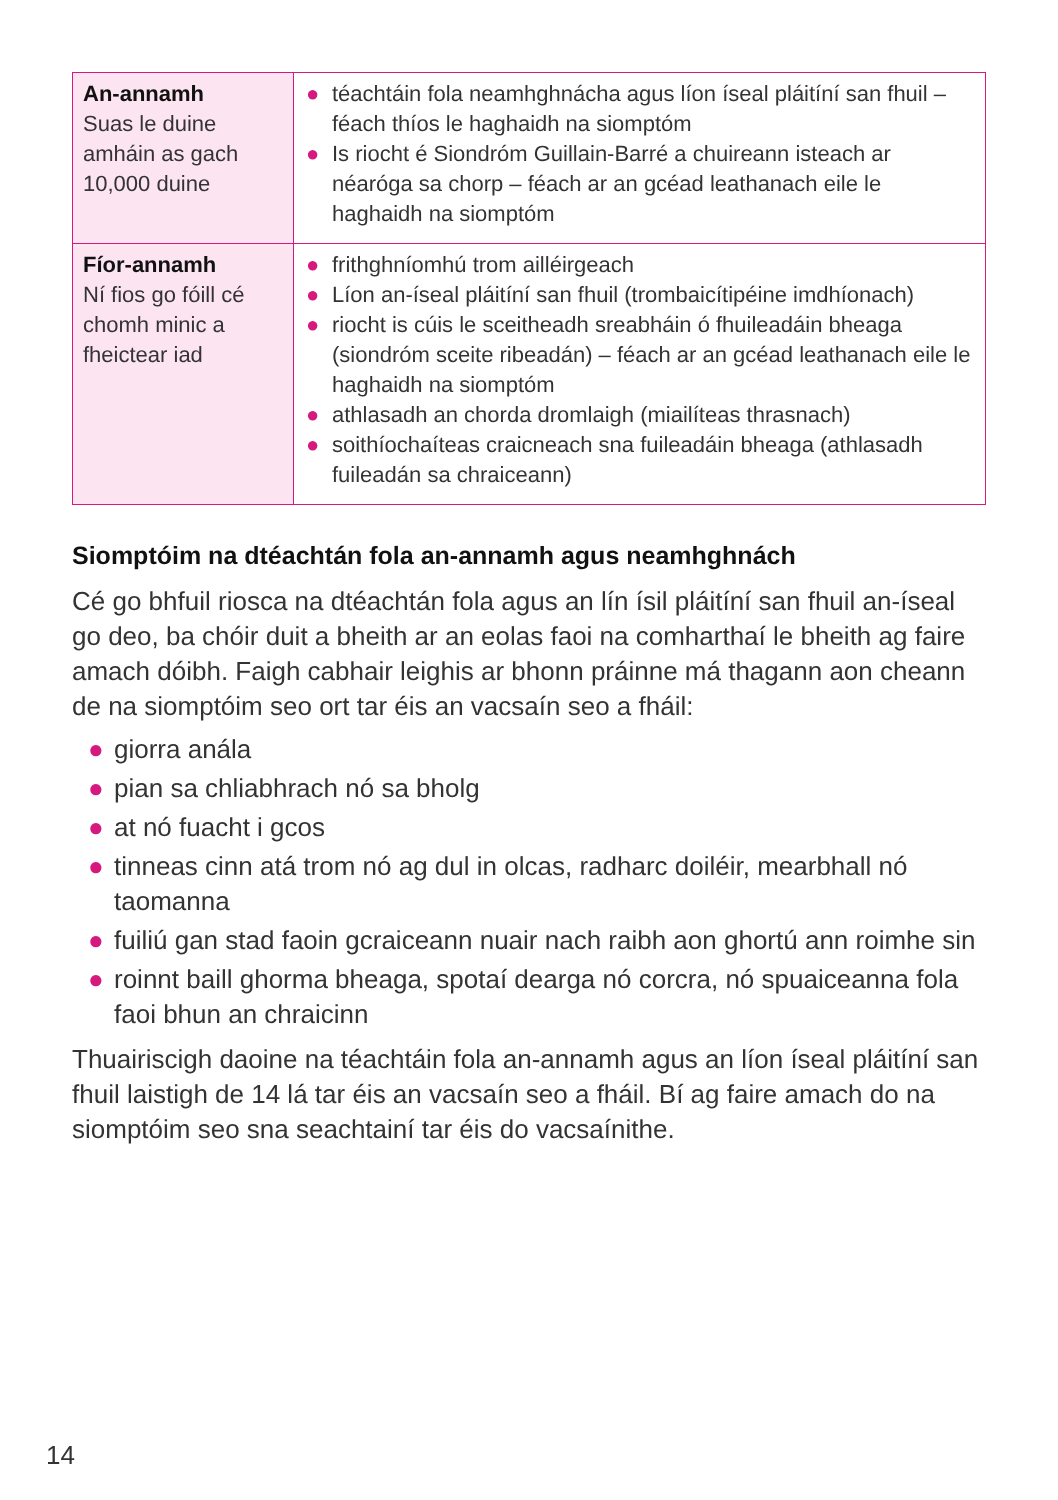| An-annamh Suas le duine amháin as gach 10,000 duine | ● téachtáin fola neamhghnácha agus líon íseal pláitíní san fhuil – féach thíos le haghaidh na siomptóm ● Is riocht é Siondróm Guillain-Barré a chuireann isteach ar néaróga sa chorp – féach ar an gcéad leathanach eile le haghaidh na siomptóm |
| Fíor-annamh Ní fios go fóill cé chomh minic a fheictear iad | ● frithghníomhú trom ailléirgeach ● Líon an-íseal pláitíní san fhuil (trombaicítipéine imdhíonach) ● riocht is cúis le sceitheadh sreabháin ó fhuileadáin bheaga (siondróm sceite ribeadán) – féach ar an gcéad leathanach eile le haghaidh na siomptóm ● athlasadh an chorda dromlaigh (miailíteas thrasnach) ● soithíochaíteas craicneach sna fuileadáin bheaga (athlasadh fuileadán sa chraiceann) |
Siomptóim na dtéachtán fola an-annamh agus neamhghnách
Cé go bhfuil riosca na dtéachtán fola agus an lín ísil pláitíní san fhuil an-íseal go deo, ba chóir duit a bheith ar an eolas faoi na comharthaí le bheith ag faire amach dóibh. Faigh cabhair leighis ar bhonn práinne má thagann aon cheann de na siomptóim seo ort tar éis an vacsaín seo a fháil:
● giorra anála
● pian sa chliabhrach nó sa bholg
● at nó fuacht i gcos
● tinneas cinn atá trom nó ag dul in olcas, radharc doiléir, mearbhall nó taomanna
● fuiliú gan stad faoin gcraiceann nuair nach raibh aon ghortú ann roimhe sin
● roinnt baill ghorma bheaga, spotaí dearga nó corcra, nó spuaiceanna fola faoi bhun an chraicinn
Thuairiscigh daoine na téachtáin fola an-annamh agus an líon íseal pláitíní san fhuil laistigh de 14 lá tar éis an vacsaín seo a fháil. Bí ag faire amach do na siomptóim seo sna seachtainí tar éis do vacsaínithe.
14